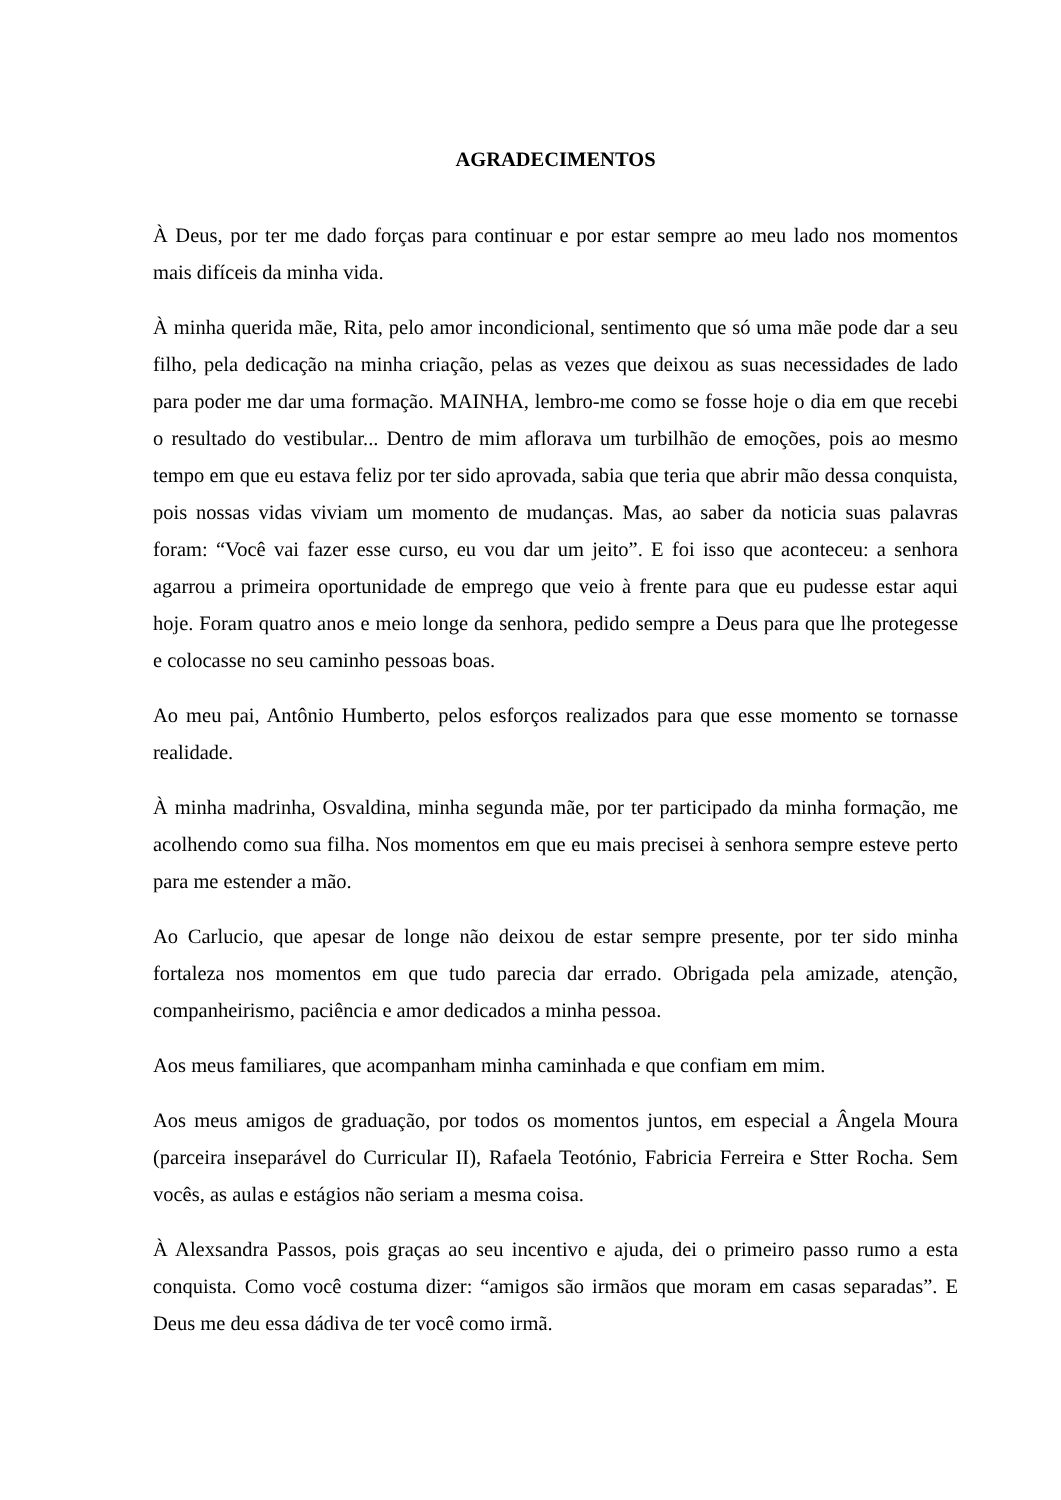AGRADECIMENTOS
À Deus, por ter me dado forças para continuar e por estar sempre ao meu lado nos momentos mais difíceis da minha vida.
À minha querida mãe, Rita, pelo amor incondicional, sentimento que só uma mãe pode dar a seu filho, pela dedicação na minha criação, pelas as vezes que deixou as suas necessidades de lado para poder me dar uma formação. MAINHA, lembro-me como se fosse hoje o dia em que recebi o resultado do vestibular... Dentro de mim aflorava um turbilhão de emoções, pois ao mesmo tempo em que eu estava feliz por ter sido aprovada, sabia que teria que abrir mão dessa conquista, pois nossas vidas viviam um momento de mudanças. Mas, ao saber da noticia suas palavras foram: “Você vai fazer esse curso, eu vou dar um jeito”. E foi isso que aconteceu: a senhora agarrou a primeira oportunidade de emprego que veio à frente para que eu pudesse estar aqui hoje. Foram quatro anos e meio longe da senhora, pedido sempre a Deus para que lhe protegesse e colocasse no seu caminho pessoas boas.
Ao meu pai, Antônio Humberto, pelos esforços realizados para que esse momento se tornasse realidade.
À minha madrinha, Osvaldina, minha segunda mãe, por ter participado da minha formação, me acolhendo como sua filha. Nos momentos em que eu mais precisei à senhora sempre esteve perto para me estender a mão.
Ao Carlucio, que apesar de longe não deixou de estar sempre presente, por ter sido minha fortaleza nos momentos em que tudo parecia dar errado. Obrigada pela amizade, atenção, companheirismo, paciência e amor dedicados a minha pessoa.
Aos meus familiares, que acompanham minha caminhada e que confiam em mim.
Aos meus amigos de graduação, por todos os momentos juntos, em especial a Ângela Moura (parceira inseparável do Curricular II), Rafaela Teotónio, Fabricia Ferreira e Stter Rocha. Sem vocês, as aulas e estágios não seriam a mesma coisa.
À Alexsandra Passos, pois graças ao seu incentivo e ajuda, dei o primeiro passo rumo a esta conquista. Como você costuma dizer: “amigos são irmãos que moram em casas separadas”. E Deus me deu essa dádiva de ter você como irmã.